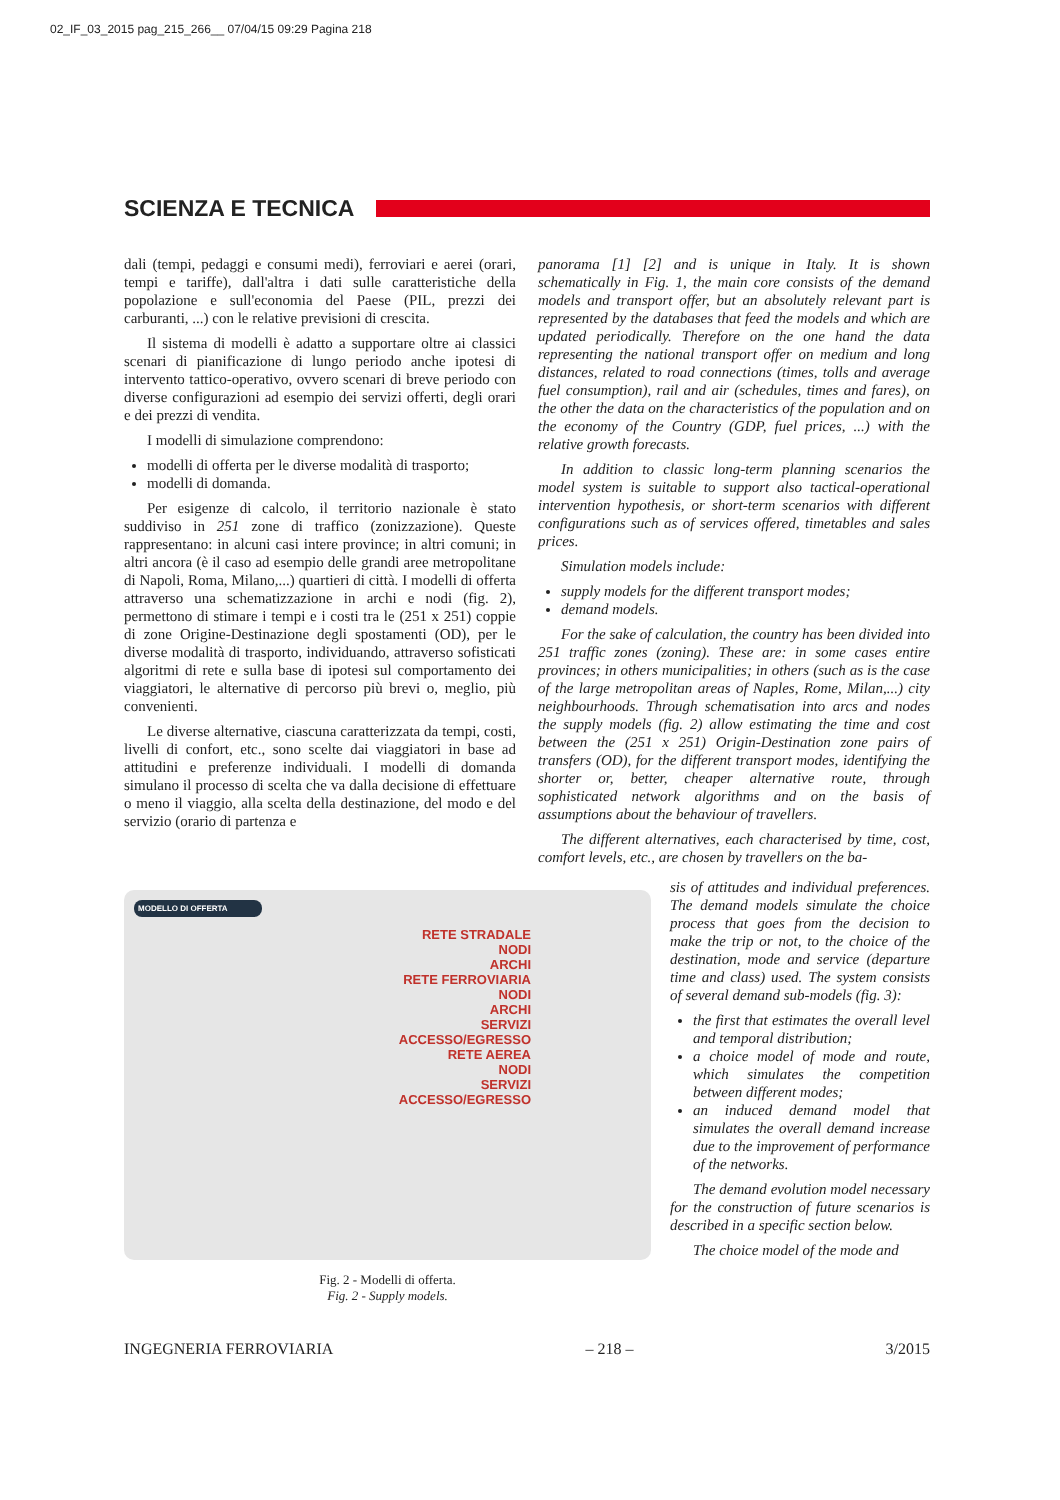02_IF_03_2015 pag_215_266__ 07/04/15 09:29 Pagina 218
SCIENZA E TECNICA
dali (tempi, pedaggi e consumi medi), ferroviari e aerei (orari, tempi e tariffe), dall'altra i dati sulle caratteristiche della popolazione e sull'economia del Paese (PIL, prezzi dei carburanti, ...) con le relative previsioni di crescita.
Il sistema di modelli è adatto a supportare oltre ai classici scenari di pianificazione di lungo periodo anche ipotesi di intervento tattico-operativo, ovvero scenari di breve periodo con diverse configurazioni ad esempio dei servizi offerti, degli orari e dei prezzi di vendita.
I modelli di simulazione comprendono:
modelli di offerta per le diverse modalità di trasporto;
modelli di domanda.
Per esigenze di calcolo, il territorio nazionale è stato suddiviso in 251 zone di traffico (zonizzazione). Queste rappresentano: in alcuni casi intere province; in altri comuni; in altri ancora (è il caso ad esempio delle grandi aree metropolitane di Napoli, Roma, Milano,...) quartieri di città. I modelli di offerta attraverso una schematizzazione in archi e nodi (fig. 2), permettono di stimare i tempi e i costi tra le (251 x 251) coppie di zone Origine-Destinazione degli spostamenti (OD), per le diverse modalità di trasporto, individuando, attraverso sofisticati algoritmi di rete e sulla base di ipotesi sul comportamento dei viaggiatori, le alternative di percorso più brevi o, meglio, più convenienti.
Le diverse alternative, ciascuna caratterizzata da tempi, costi, livelli di confort, etc., sono scelte dai viaggiatori in base ad attitudini e preferenze individuali. I modelli di domanda simulano il processo di scelta che va dalla decisione di effettuare o meno il viaggio, alla scelta della destinazione, del modo e del servizio (orario di partenza e
panorama [1] [2] and is unique in Italy. It is shown schematically in Fig. 1, the main core consists of the demand models and transport offer, but an absolutely relevant part is represented by the databases that feed the models and which are updated periodically. Therefore on the one hand the data representing the national transport offer on medium and long distances, related to road connections (times, tolls and average fuel consumption), rail and air (schedules, times and fares), on the other the data on the characteristics of the population and on the economy of the Country (GDP, fuel prices, ...) with the relative growth forecasts.
In addition to classic long-term planning scenarios the model system is suitable to support also tactical-operational intervention hypothesis, or short-term scenarios with different configurations such as of services offered, timetables and sales prices.
Simulation models include:
supply models for the different transport modes;
demand models.
For the sake of calculation, the country has been divided into 251 traffic zones (zoning). These are: in some cases entire provinces; in others municipalities; in others (such as is the case of the large metropolitan areas of Naples, Rome, Milan,...) city neighbourhoods. Through schematisation into arcs and nodes the supply models (fig. 2) allow estimating the time and cost between the (251 x 251) Origin-Destination zone pairs of transfers (OD), for the different transport modes, identifying the shorter or, better, cheaper alternative route, through sophisticated network algorithms and on the basis of assumptions about the behaviour of travellers.
The different alternatives, each characterised by time, cost, comfort levels, etc., are chosen by travellers on the ba-
MODELLO DI OFFERTA
RETE STRADALE
NODI
ARCHI
RETE FERROVIARIA
NODI
ARCHI
SERVIZI
ACCESSO/EGRESSO
RETE AEREA
NODI
SERVIZI
ACCESSO/EGRESSO
Fig. 2 - Modelli di offerta.
Fig. 2 - Supply models.
sis of attitudes and individual preferences. The demand models simulate the choice process that goes from the decision to make the trip or not, to the choice of the destination, mode and service (departure time and class) used. The system consists of several demand sub-models (fig. 3):
the first that estimates the overall level and temporal distribution;
a choice model of mode and route, which simulates the competition between different modes;
an induced demand model that simulates the overall demand increase due to the improvement of performance of the networks.
The demand evolution model necessary for the construction of future scenarios is described in a specific section below.
The choice model of the mode and
INGEGNERIA FERROVIARIA – 218 – 3/2015